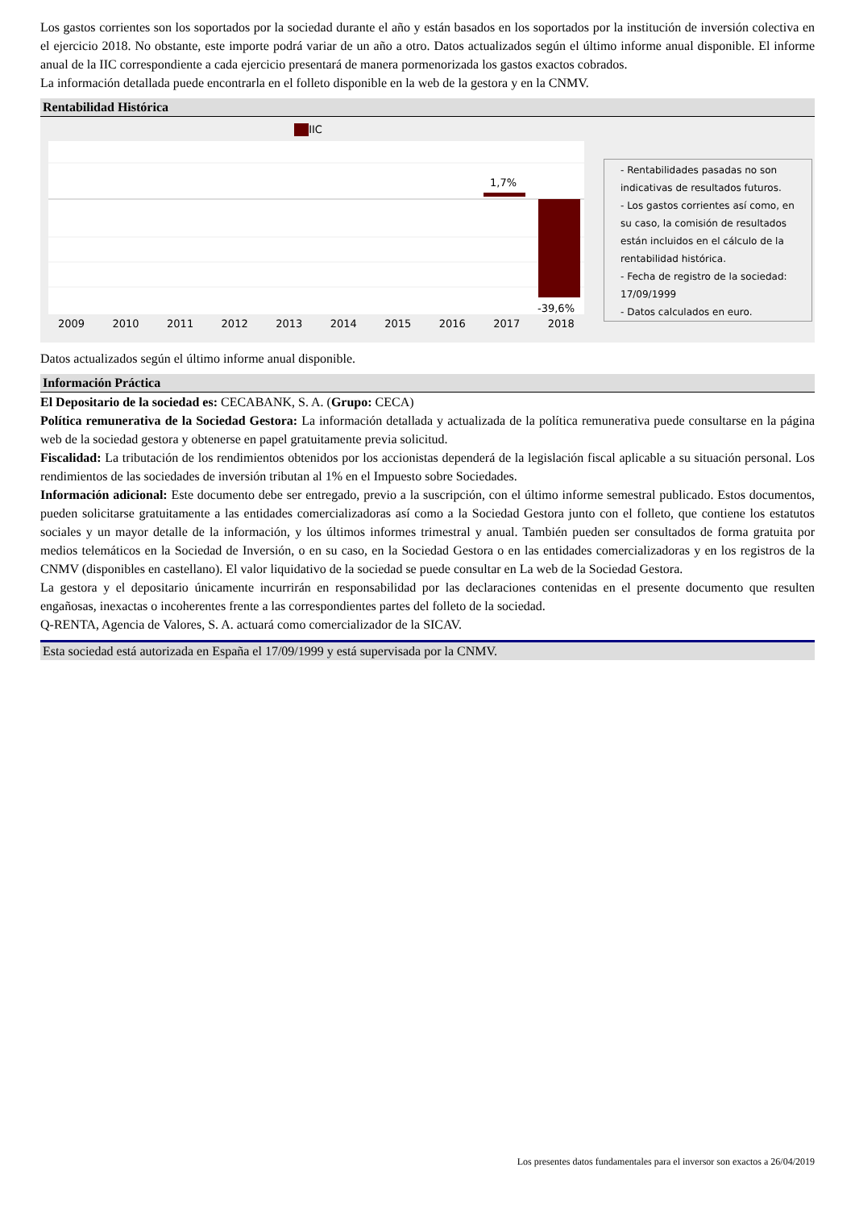Los gastos corrientes son los soportados por la sociedad durante el año y están basados en los soportados por la institución de inversión colectiva en el ejercicio 2018. No obstante, este importe podrá variar de un año a otro. Datos actualizados según el último informe anual disponible. El informe anual de la IIC correspondiente a cada ejercicio presentará de manera pormenorizada los gastos exactos cobrados.
La información detallada puede encontrarla en el folleto disponible en la web de la gestora y en la CNMV.
Rentabilidad Histórica
IIC
1,7%
-39,6%
2009 2010 2011 2012 2013 2014 2015 2016 2017 2018
- Rentabilidades pasadas no son indicativas de resultados futuros.
- Los gastos corrientes así como, en su caso, la comisión de resultados están incluidos en el cálculo de la rentabilidad histórica.
- Fecha de registro de la sociedad: 17/09/1999
- Datos calculados en euro.
Datos actualizados según el último informe anual disponible.
Información Práctica
El Depositario de la sociedad es: CECABANK, S. A. (Grupo: CECA)
Política remunerativa de la Sociedad Gestora: La información detallada y actualizada de la política remunerativa puede consultarse en la página web de la sociedad gestora y obtenerse en papel gratuitamente previa solicitud.
Fiscalidad: La tributación de los rendimientos obtenidos por los accionistas dependerá de la legislación fiscal aplicable a su situación personal. Los rendimientos de las sociedades de inversión tributan al 1% en el Impuesto sobre Sociedades.
Información adicional: Este documento debe ser entregado, previo a la suscripción, con el último informe semestral publicado. Estos documentos, pueden solicitarse gratuitamente a las entidades comercializadoras así como a la Sociedad Gestora junto con el folleto, que contiene los estatutos sociales y un mayor detalle de la información, y los últimos informes trimestral y anual. También pueden ser consultados de forma gratuita por medios telemáticos en la Sociedad de Inversión, o en su caso, en la Sociedad Gestora o en las entidades comercializadoras y en los registros de la CNMV (disponibles en castellano). El valor liquidativo de la sociedad se puede consultar en La web de la Sociedad Gestora.
La gestora y el depositario únicamente incurrirán en responsabilidad por las declaraciones contenidas en el presente documento que resulten engañosas, inexactas o incoherentes frente a las correspondientes partes del folleto de la sociedad.
Q-RENTA, Agencia de Valores, S. A. actuará como comercializador de la SICAV.
Esta sociedad está autorizada en España el 17/09/1999 y está supervisada por la CNMV.
Los presentes datos fundamentales para el inversor son exactos a 26/04/2019